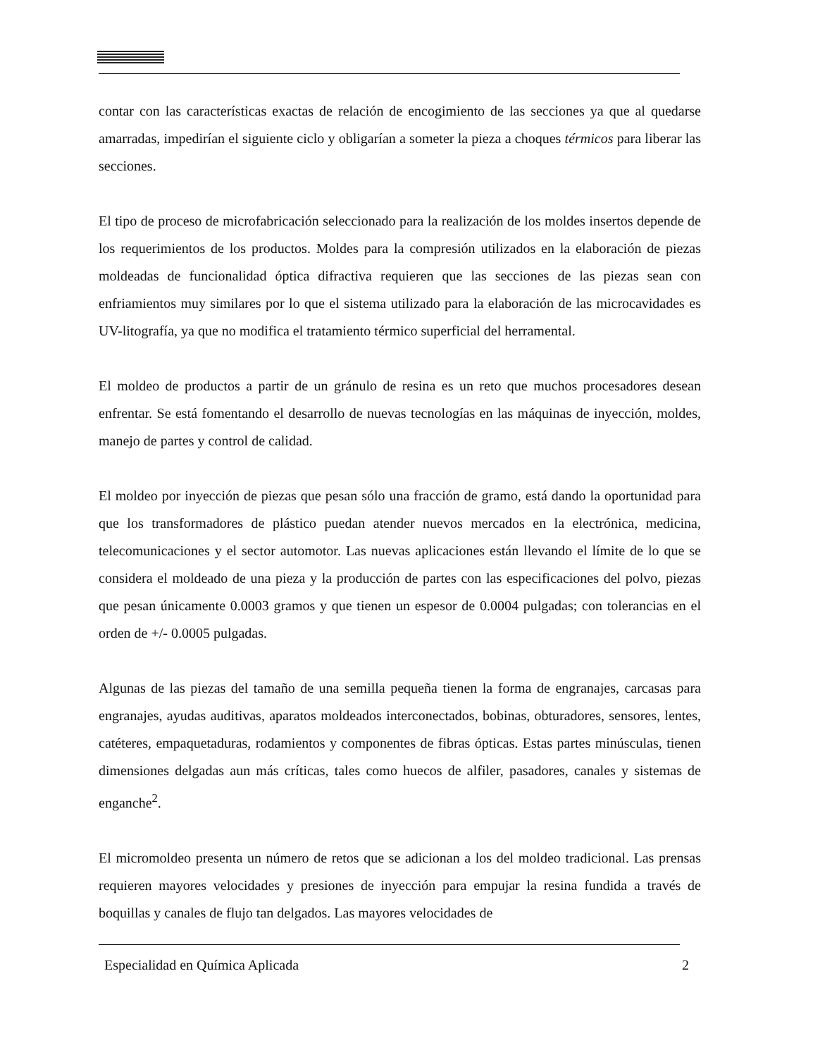contar con las características exactas de relación de encogimiento de las secciones ya que al quedarse amarradas, impedirían el siguiente ciclo y obligarían a someter la pieza a choques térmicos para liberar las secciones.
El tipo de proceso de microfabricación seleccionado para la realización de los moldes insertos depende de los requerimientos de los productos. Moldes para la compresión utilizados en la elaboración de piezas moldeadas de funcionalidad óptica difractiva requieren que las secciones de las piezas sean con enfriamientos muy similares por lo que el sistema utilizado para la elaboración de las microcavidades es UV-litografía, ya que no modifica el tratamiento térmico superficial del herramental.
El moldeo de productos a partir de un gránulo de resina es un reto que muchos procesadores desean enfrentar. Se está fomentando el desarrollo de nuevas tecnologías en las máquinas de inyección, moldes, manejo de partes y control de calidad.
El moldeo por inyección de piezas que pesan sólo una fracción de gramo, está dando la oportunidad para que los transformadores de plástico puedan atender nuevos mercados en la electrónica, medicina, telecomunicaciones y el sector automotor. Las nuevas aplicaciones están llevando el límite de lo que se considera el moldeado de una pieza y la producción de partes con las especificaciones del polvo, piezas que pesan únicamente 0.0003 gramos y que tienen un espesor de 0.0004 pulgadas; con tolerancias en el orden de +/- 0.0005 pulgadas.
Algunas de las piezas del tamaño de una semilla pequeña tienen la forma de engranajes, carcasas para engranajes, ayudas auditivas, aparatos moldeados interconectados, bobinas, obturadores, sensores, lentes, catéteres, empaquetaduras, rodamientos y componentes de fibras ópticas. Estas partes minúsculas, tienen dimensiones delgadas aun más críticas, tales como huecos de alfiler, pasadores, canales y sistemas de enganche<sup>2</sup>.
El micromoldeo presenta un número de retos que se adicionan a los del moldeo tradicional. Las prensas requieren mayores velocidades y presiones de inyección para empujar la resina fundida a través de boquillas y canales de flujo tan delgados. Las mayores velocidades de
Especialidad en Química Aplicada 2